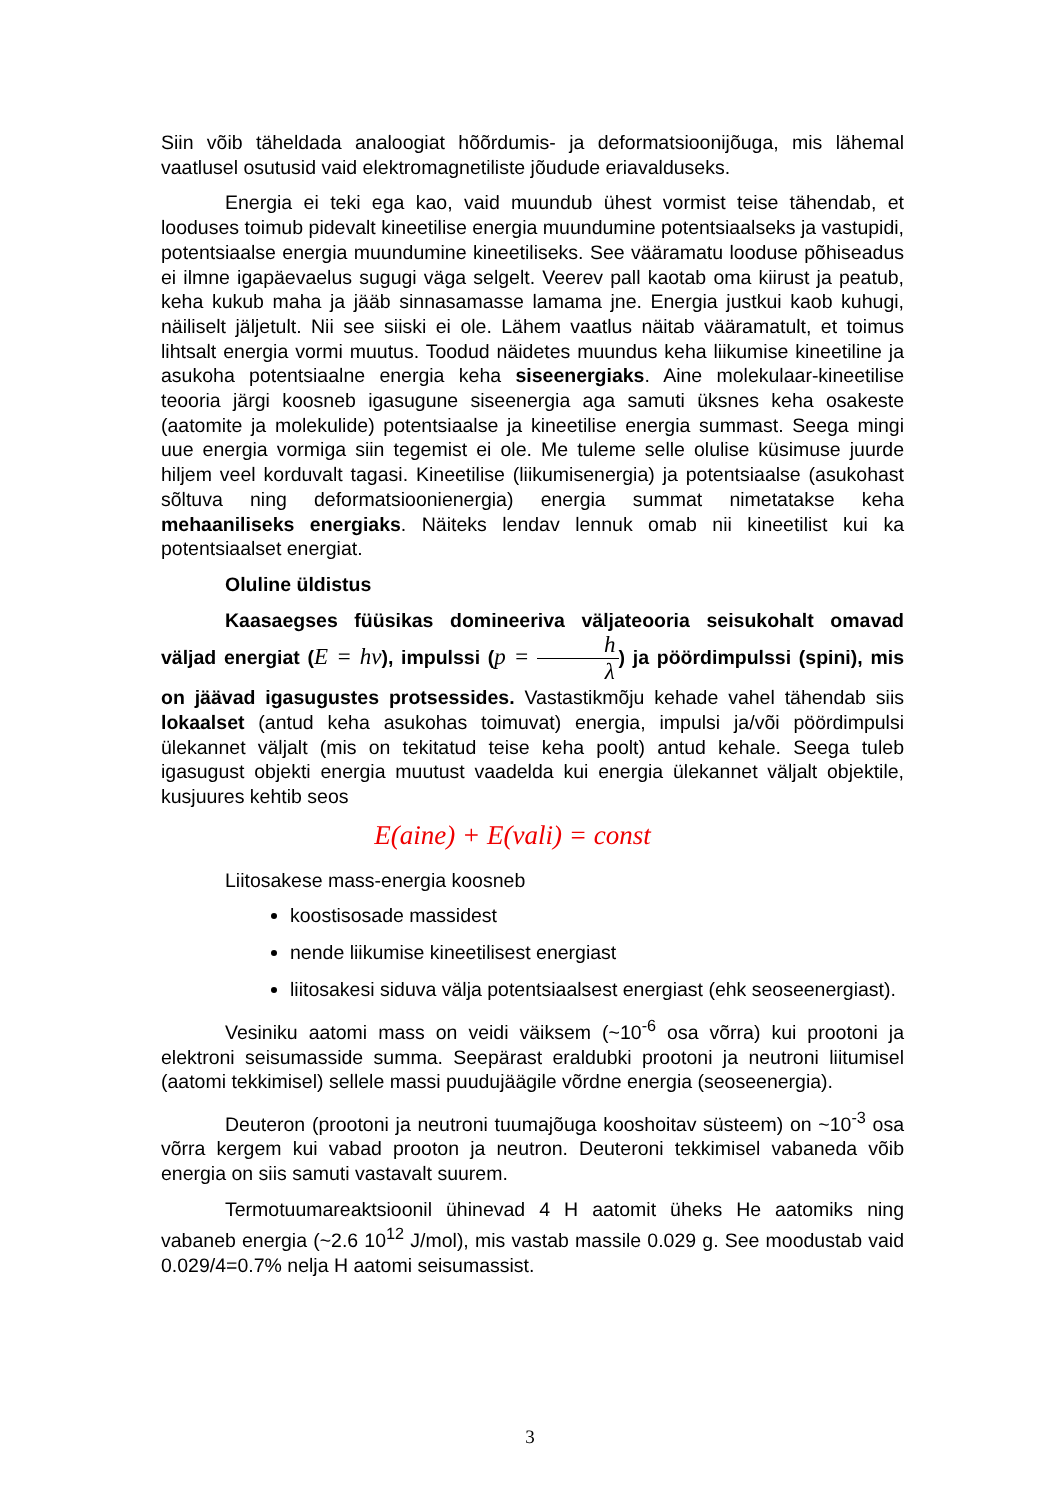Siin võib täheldada analoogiat hõõrdumis- ja deformatsioonijõuga, mis lähemal vaatlusel osutusid vaid elektromagnetiliste jõudude eriavalduseks.
Energia ei teki ega kao, vaid muundub ühest vormist teise tähendab, et looduses toimub pidevalt kineetilise energia muundumine potentsiaalseks ja vastupidi, potentsiaalse energia muundumine kineetiliseks. See vääramatu looduse põhiseadus ei ilmne igapäevaelus sugugi väga selgelt. Veerev pall kaotab oma kiirust ja peatub, keha kukub maha ja jääb sinnasamasse lamama jne. Energia justkui kaob kuhugi, näiliselt jäljetult. Nii see siiski ei ole. Lähem vaatlus näitab vääramatult, et toimus lihtsalt energia vormi muutus. Toodud näidetes muundus keha liikumise kineetiline ja asukoha potentsiaalne energia keha siseenergiaks. Aine molekulaar-kineetilise teooria järgi koosneb igasugune siseenergia aga samuti üksnes keha osakeste (aatomite ja molekulide) potentsiaalse ja kineetilise energia summast. Seega mingi uue energia vormiga siin tegemist ei ole. Me tuleme selle olulise küsimuse juurde hiljem veel korduvalt tagasi. Kineetilise (liikumisenergia) ja potentsiaalse (asukohast sõltuva ning deformatsioonienergia) energia summat nimetatakse keha mehaaniliseks energiaks. Näiteks lendav lennuk omab nii kineetilist kui ka potentsiaalset energiat.
Oluline üldistus
Kaasaegses füüsikas domineeriva väljateooria seisukohalt omavad väljad energiat (E = hν), impulssi (p = h λ) ja pöördimpulssi (spini), mis on jäävad igasugustes protsessides. Vastastikmõju kehade vahel tähendab siis lokaalset (antud keha asukohas toimuvat) energia, impulsi ja/või pöördimpulsi ülekannet väljalt (mis on tekitatud teise keha poolt) antud kehale. Seega tuleb igasugust objekti energia muutust vaadelda kui energia ülekannet väljalt objektile, kusjuures kehtib seos
E(aine) + E(vali) = const
Liitosakese mass-energia koosneb
koostisosade massidest
nende liikumise kineetilisest energiast
liitosakesi siduva välja potentsiaalsest energiast (ehk seoseenergiast).
Vesiniku aatomi mass on veidi väiksem (~10<sup>-6</sup> osa võrra) kui prootoni ja elektroni seisumasside summa. Seepärast eraldubki prootoni ja neutroni liitumisel (aatomi tekkimisel) sellele massi puudujäägile võrdne energia (seoseenergia).
Deuteron (prootoni ja neutroni tuumajõuga kooshoitav süsteem) on ~10<sup>-3</sup> osa võrra kergem kui vabad prooton ja neutron. Deuteroni tekkimisel vabaneda võib energia on siis samuti vastavalt suurem.
Termotuumareaktsioonil ühinevad 4 H aatomit üheks He aatomiks ning vabaneb energia (~2.6 10<sup>12</sup> J/mol), mis vastab massile 0.029 g. See moodustab vaid 0.029/4=0.7% nelja H aatomi seisumassist.
3